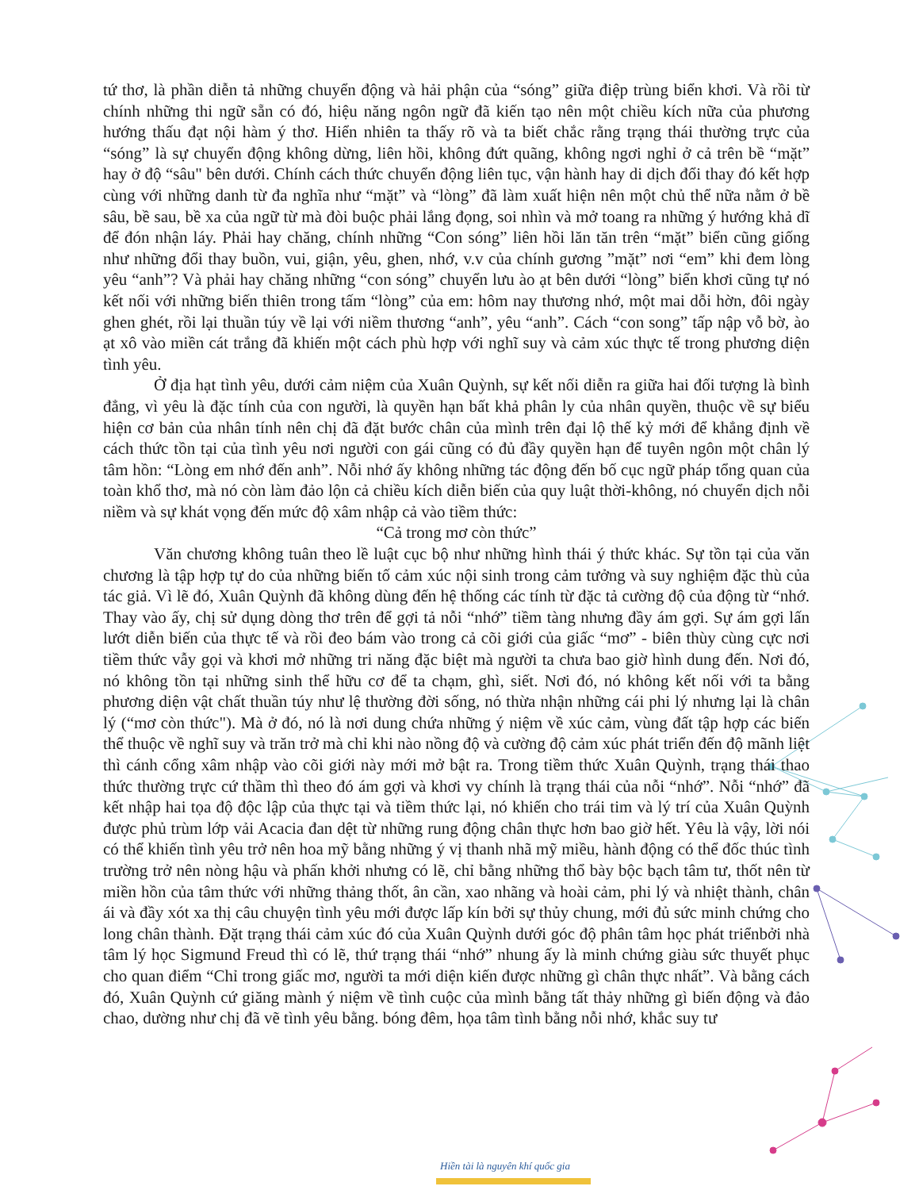tứ thơ, là phần diễn tả những chuyển động và hải phận của “sóng” giữa điệp trùng biển khơi. Và rồi từ chính những thi ngữ sẵn có đó, hiệu năng ngôn ngữ đã kiến tạo nên một chiều kích nữa của phương hướng thấu đạt nội hàm ý thơ. Hiển nhiên ta thấy rõ và ta biết chắc rằng trạng thái thường trực của “sóng” là sự chuyển động không dừng, liên hồi, không đứt quãng, không ngơi nghỉ ở cả trên bề “mặt” hay ở độ “sâu" bên dưới. Chính cách thức chuyển động liên tục, vận hành hay di dịch đổi thay đó kết hợp cùng với những danh từ đa nghĩa như “mặt” và “lòng” đã làm xuất hiện nên một chủ thể nữa nằm ở bề sâu, bề sau, bề xa của ngữ từ mà đòi buộc phải lắng đọng, soi nhìn và mở toang ra những ý hướng khả dĩ để đón nhận láy. Phải hay chăng, chính những “Con sóng” liên hồi lăn tăn trên “mặt” biển cũng giống như những đổi thay buồn, vui, giận, yêu, ghen, nhớ, v.v của chính gương ”mặt” nơi “em” khi đem lòng yêu “anh”? Và phải hay chăng những “con sóng” chuyển lưu ào ạt bên dưới “lòng” biển khơi cũng tự nó kết nối với những biến thiên trong tấm “lòng” của em: hôm nay thương nhớ, một mai dỗi hờn, đôi ngày ghen ghét, rồi lại thuần túy về lại với niềm thương “anh”, yêu “anh”. Cách “con song” tấp nập vỗ bờ, ào ạt xô vào miền cát trắng đã khiến một cách phù hợp với nghĩ suy và cảm xúc thực tế trong phương diện tình yêu.
Ở địa hạt tình yêu, dưới cảm niệm của Xuân Quỳnh, sự kết nối diễn ra giữa hai đối tượng là bình đẳng, vì yêu là đặc tính của con người, là quyền hạn bất khả phân ly của nhân quyền, thuộc về sự biểu hiện cơ bản của nhân tính nên chị đã đặt bước chân của mình trên đại lộ thế kỷ mới để khẳng định về cách thức tồn tại của tình yêu nơi người con gái cũng có đủ đầy quyền hạn để tuyên ngôn một chân lý tâm hồn: “Lòng em nhớ đến anh”. Nỗi nhớ ấy không những tác động đến bố cục ngữ pháp tổng quan của toàn khổ thơ, mà nó còn làm đảo lộn cả chiều kích diễn biến của quy luật thời-không, nó chuyển dịch nỗi niềm và sự khát vọng đến mức độ xâm nhập cả vào tiềm thức:
“Cả trong mơ còn thức”
Văn chương không tuân theo lề luật cục bộ như những hình thái ý thức khác. Sự tồn tại của văn chương là tập hợp tự do của những biến tố cảm xúc nội sinh trong cảm tưởng và suy nghiệm đặc thù của tác giả. Vì lẽ đó, Xuân Quỳnh đã không dùng đến hệ thống các tính từ đặc tả cường độ của động từ “nhớ. Thay vào ấy, chị sử dụng dòng thơ trên để gợi tả nỗi “nhớ” tiềm tàng nhưng đầy ám gợi. Sự ám gợi lấn lướt diễn biến của thực tế và rồi đeo bám vào trong cả cõi giới của giấc “mơ” - biên thùy cùng cực nơi tiềm thức vẫy gọi và khơi mở những tri năng đặc biệt mà người ta chưa bao giờ hình dung đến. Nơi đó, nó không tồn tại những sinh thể hữu cơ để ta chạm, ghì, siết. Nơi đó, nó không kết nối với ta bằng phương diện vật chất thuần túy như lệ thường đời sống, nó thừa nhận những cái phi lý nhưng lại là chân lý (“mơ còn thức"). Mà ở đó, nó là nơi dung chứa những ý niệm về xúc cảm, vùng đất tập hợp các biến thể thuộc về nghĩ suy và trăn trở mà chỉ khi nào nồng độ và cường độ cảm xúc phát triển đến độ mãnh liệt thì cánh cổng xâm nhập vào cõi giới này mới mở bật ra. Trong tiềm thức Xuân Quỳnh, trạng thái thao thức thường trực cứ thầm thì theo đó ám gợi và khơi vy chính là trạng thái của nỗi “nhớ”. Nỗi “nhớ” đã kết nhập hai tọa độ độc lập của thực tại và tiềm thức lại, nó khiến cho trái tim và lý trí của Xuân Quỳnh được phủ trùm lớp vải Acacia đan dệt từ những rung động chân thực hơn bao giờ hết. Yêu là vậy, lời nói có thể khiến tình yêu trở nên hoa mỹ bằng những ý vị thanh nhã mỹ miều, hành động có thể đốc thúc tình trường trở nên nòng hậu và phấn khởi nhưng có lẽ, chỉ bằng những thổ bày bộc bạch tâm tư, thốt nên từ miền hồn của tâm thức với những thảng thốt, ân cần, xao nhãng và hoài cảm, phi lý và nhiệt thành, chân ái và đầy xót xa thị câu chuyện tình yêu mới được lấp kín bởi sự thủy chung, mới đủ sức minh chứng cho long chân thành. Đặt trạng thái cảm xúc đó của Xuân Quỳnh dưới góc độ phân tâm học phát triểnbởi nhà tâm lý học Sigmund Freud thì có lẽ, thứ trạng thái “nhớ” nhung ấy là minh chứng giàu sức thuyết phục cho quan điểm “Chỉ trong giấc mơ, người ta mới diện kiến được những gì chân thực nhất”. Và bằng cách đó, Xuân Quỳnh cứ giăng mành ý niệm về tình cuộc của mình bằng tất thảy những gì biến động và đảo chao, dường như chị đã vẽ tình yêu bằng. bóng đêm, họa tâm tình bằng nỗi nhớ, khắc suy tư
Hiền tài là nguyên khí quốc gia